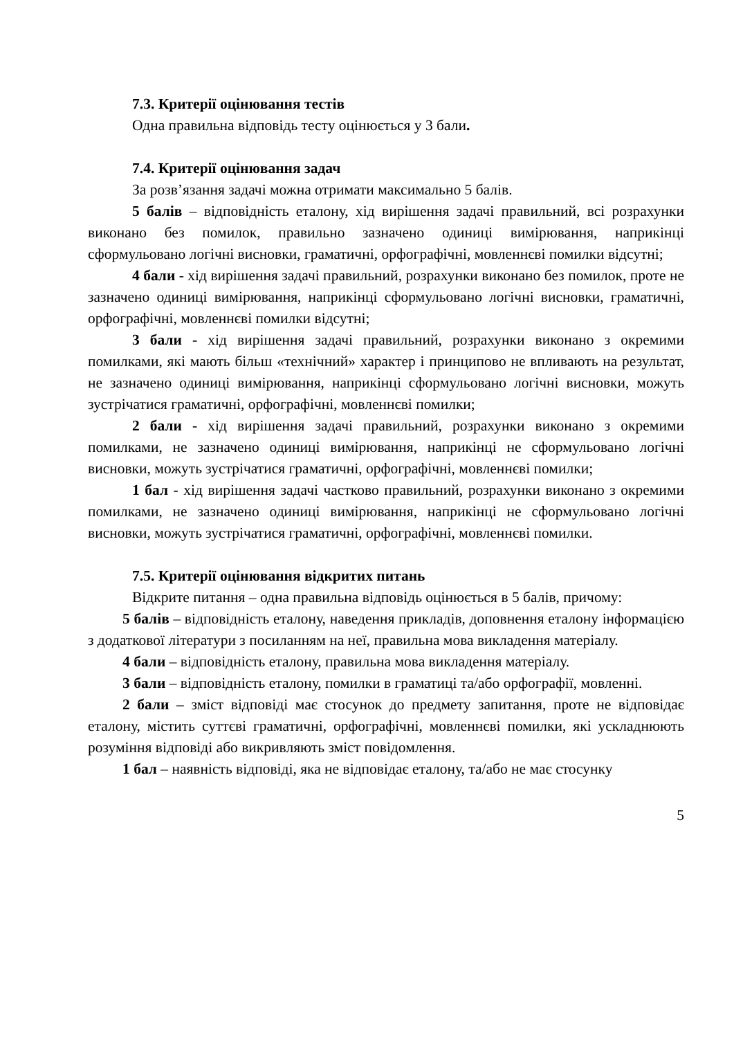7.3. Критерії оцінювання тестів
Одна правильна відповідь тесту оцінюється у 3 бали.
7.4. Критерії оцінювання задач
За розв’язання задачі можна отримати максимально 5 балів.
5 балів – відповідність еталону, хід вирішення задачі правильний, всі розрахунки виконано без помилок, правильно зазначено одиниці вимірювання, наприкінці сформульовано логічні висновки, граматичні, орфографічні, мовленнєві помилки відсутні;
4 бали - хід вирішення задачі правильний, розрахунки виконано без помилок, проте не зазначено одиниці вимірювання, наприкінці сформульовано логічні висновки, граматичні, орфографічні, мовленнєві помилки відсутні;
3 бали - хід вирішення задачі правильний, розрахунки виконано з окремими помилками, які мають більш «технічний» характер і принципово не впливають на результат, не зазначено одиниці вимірювання, наприкінці сформульовано логічні висновки, можуть зустрічатися граматичні, орфографічні, мовленнєві помилки;
2 бали - хід вирішення задачі правильний, розрахунки виконано з окремими помилками, не зазначено одиниці вимірювання, наприкінці не сформульовано логічні висновки, можуть зустрічатися граматичні, орфографічні, мовленнєві помилки;
1 бал - хід вирішення задачі частково правильний, розрахунки виконано з окремими помилками, не зазначено одиниці вимірювання, наприкінці не сформульовано логічні висновки, можуть зустрічатися граматичні, орфографічні, мовленнєві помилки.
7.5. Критерії оцінювання відкритих питань
Відкрите питання – одна правильна відповідь оцінюється в 5 балів, причому:
5 балів – відповідність еталону, наведення прикладів, доповнення еталону інформацією з додаткової літератури з посиланням на неї, правильна мова викладення матеріалу.
4 бали – відповідність еталону, правильна мова викладення матеріалу.
3 бали – відповідність еталону, помилки в граматиці та/або орфографії, мовленні.
2 бали – зміст відповіді має стосунок до предмету запитання, проте не відповідає еталону, містить суттєві граматичні, орфографічні, мовленнєві помилки, які ускладнюють розуміння відповіді або викривляють зміст повідомлення.
1 бал – наявність відповіді, яка не відповідає еталону, та/або не має стосунку
5